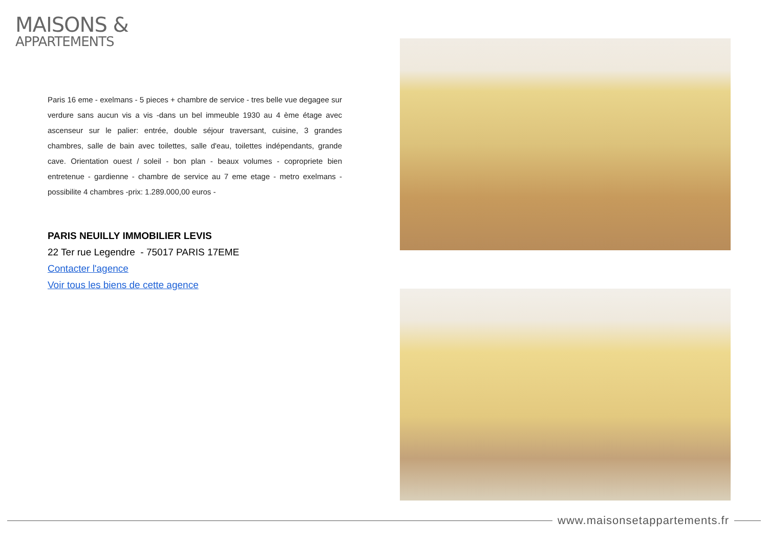MAISONS &
APPARTEMENTS
Paris 16 eme - exelmans - 5 pieces + chambre de service - tres belle vue degagee sur verdure sans aucun vis a vis -dans un bel immeuble 1930 au 4 ème étage avec ascenseur sur le palier: entrée, double séjour traversant, cuisine, 3 grandes chambres, salle de bain avec toilettes, salle d'eau, toilettes indépendants, grande cave. Orientation ouest / soleil - bon plan - beaux volumes - copropriete bien entretenue - gardienne - chambre de service au 7 eme etage - metro exelmans - possibilite 4 chambres -prix: 1.289.000,00 euros -
PARIS NEUILLY IMMOBILIER LEVIS
22 Ter rue Legendre - 75017 PARIS 17EME
Contacter l'agence
Voir tous les biens de cette agence
www.maisonsetappartements.fr